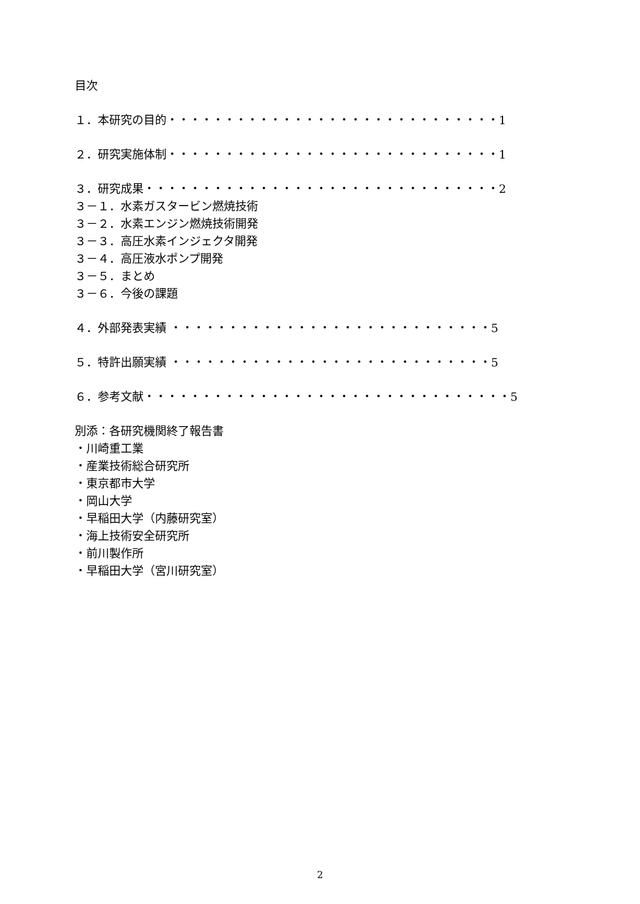目次
１．本研究の目的・・・・・・・・・・・・・・・・・・・・・・・・・・・・・1
２．研究実施体制・・・・・・・・・・・・・・・・・・・・・・・・・・・・・1
３．研究成果・・・・・・・・・・・・・・・・・・・・・・・・・・・・・・・2
３－１．水素ガスタービン燃焼技術
３－２．水素エンジン燃焼技術開発
３－３．高圧水素インジェクタ開発
３－４．高圧液水ポンプ開発
３－５．まとめ
３－６．今後の課題
４．外部発表実績 ・・・・・・・・・・・・・・・・・・・・・・・・・・・・5
５．特許出願実績 ・・・・・・・・・・・・・・・・・・・・・・・・・・・・5
６．参考文献・・・・・・・・・・・・・・・・・・・・・・・・・・・・・・・・5
別添：各研究機関終了報告書
・川崎重工業
・産業技術総合研究所
・東京都市大学
・岡山大学
・早稲田大学（内藤研究室）
・海上技術安全研究所
・前川製作所
・早稲田大学（宮川研究室）
2